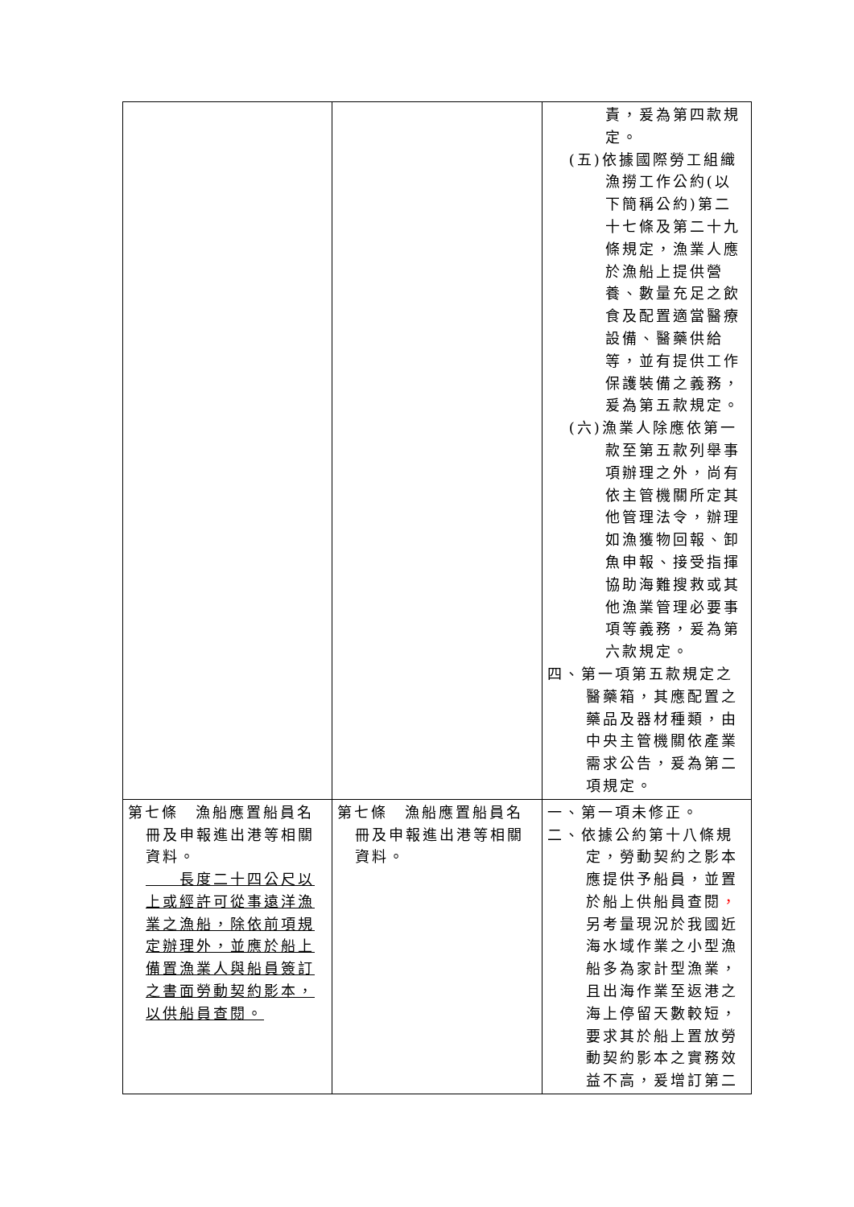| | | 責，爰為第四款規定。 (五)依據國際勞工組織漁撈工作公約(以下簡稱公約)第二十七條及第二十九條規定，漁業人應於漁船上提供營養、數量充足之飲食及配置適當醫療設備、醫藥供給等，並有提供工作保護裝備之義務，爰為第五款規定。 (六)漁業人除應依第一款至第五款列舉事項辦理之外，尚有依主管機關所定其他管理法令，辦理如漁獲物回報、卸魚申報、接受指揮協助海難搜救或其他漁業管理必要事項等義務，爰為第六款規定。 四、第一項第五款規定之醫藥箱，其應配置之藥品及器材種類，由中央主管機關依產業需求公告，爰為第二項規定。 |
| 第七條 漁船應置船員名冊及申報進出港等相關資料。 長度二十四公尺以上或經許可從事遠洋漁業之漁船，除依前項規定辦理外，並應於船上備置漁業人與船員簽訂之書面勞動契約影本，以供船員查閱。 | 第七條 漁船應置船員名冊及申報進出港等相關資料。 | 一、第一項未修正。 二、依據公約第十八條規定，勞動契約之影本應提供予船員，並置於船上供船員查閱 ， 另考量現況於我國近海水域作業之小型漁船多為家計型漁業，且出海作業至返港之海上停留天數較短，要求其於船上置放勞動契約影本之實務效益不高，爰增訂第二 |